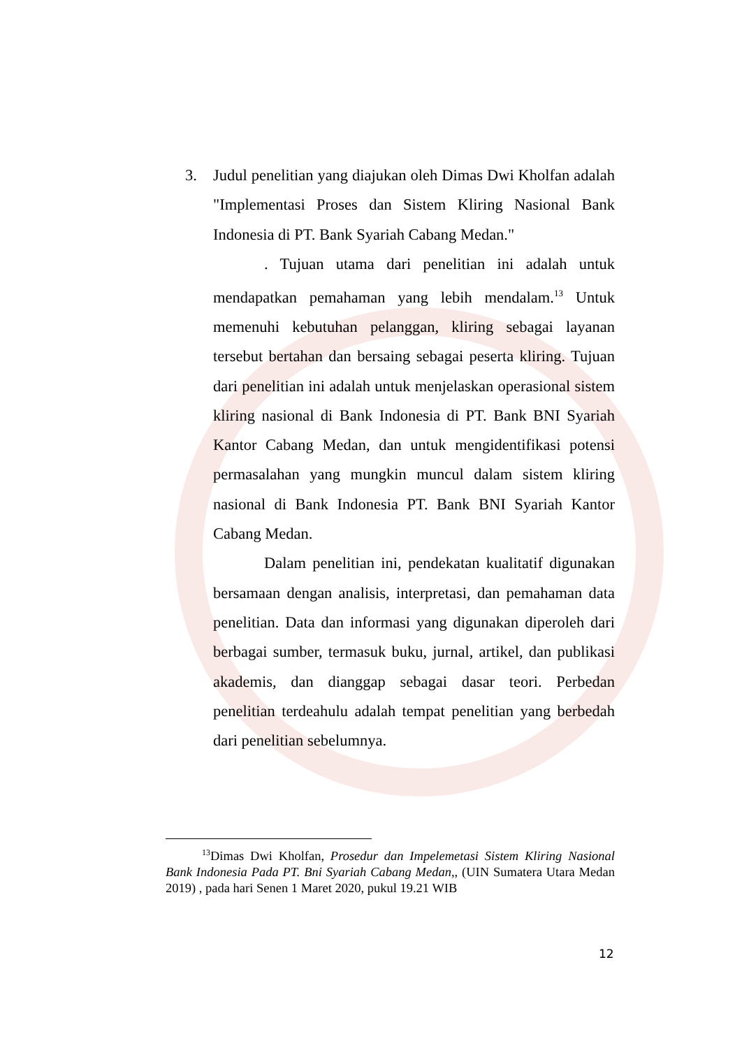3. Judul penelitian yang diajukan oleh Dimas Dwi Kholfan adalah "Implementasi Proses dan Sistem Kliring Nasional Bank Indonesia di PT. Bank Syariah Cabang Medan."
. Tujuan utama dari penelitian ini adalah untuk mendapatkan pemahaman yang lebih mendalam.<sup>13</sup> Untuk memenuhi kebutuhan pelanggan, kliring sebagai layanan tersebut bertahan dan bersaing sebagai peserta kliring. Tujuan dari penelitian ini adalah untuk menjelaskan operasional sistem kliring nasional di Bank Indonesia di PT. Bank BNI Syariah Kantor Cabang Medan, dan untuk mengidentifikasi potensi permasalahan yang mungkin muncul dalam sistem kliring nasional di Bank Indonesia PT. Bank BNI Syariah Kantor Cabang Medan.
Dalam penelitian ini, pendekatan kualitatif digunakan bersamaan dengan analisis, interpretasi, dan pemahaman data penelitian. Data dan informasi yang digunakan diperoleh dari berbagai sumber, termasuk buku, jurnal, artikel, dan publikasi akademis, dan dianggap sebagai dasar teori. Perbedan penelitian terdeahulu adalah tempat penelitian yang berbedah dari penelitian sebelumnya.
<sup>13</sup> Dimas Dwi Kholfan, Prosedur dan Impelemetasi Sistem Kliring Nasional Bank Indonesia Pada PT. Bni Syariah Cabang Medan,, (UIN Sumatera Utara Medan 2019) , pada hari Senen 1 Maret 2020, pukul 19.21 WIB
12